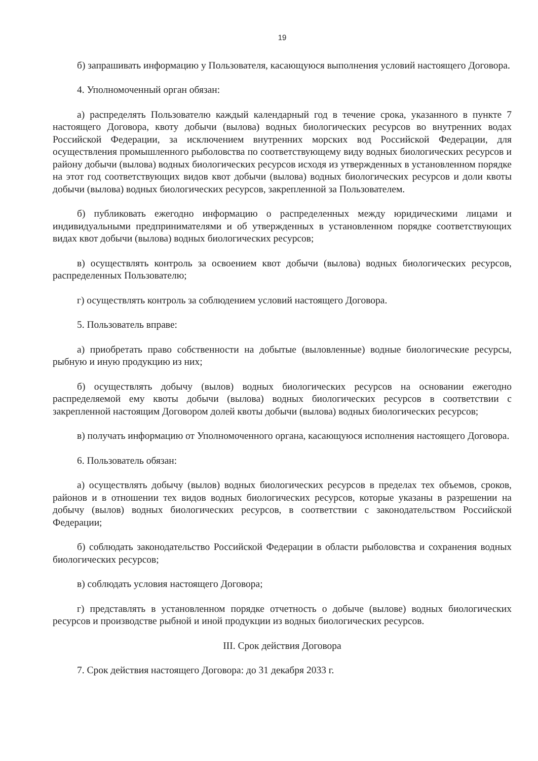19
б) запрашивать информацию у Пользователя, касающуюся выполнения условий настоящего Договора.
4. Уполномоченный орган обязан:
а) распределять Пользователю каждый календарный год в течение срока, указанного в пункте 7 настоящего Договора, квоту добычи (вылова) водных биологических ресурсов во внутренних водах Российской Федерации, за исключением внутренних морских вод Российской Федерации, для осуществления промышленного рыболовства по соответствующему виду водных биологических ресурсов и району добычи (вылова) водных биологических ресурсов исходя из утвержденных в установленном порядке на этот год соответствующих видов квот добычи (вылова) водных биологических ресурсов и доли квоты добычи (вылова) водных биологических ресурсов, закрепленной за Пользователем.
б) публиковать ежегодно информацию о распределенных между юридическими лицами и индивидуальными предпринимателями и об утвержденных в установленном порядке соответствующих видах квот добычи (вылова) водных биологических ресурсов;
в) осуществлять контроль за освоением квот добычи (вылова) водных биологических ресурсов, распределенных Пользователю;
г) осуществлять контроль за соблюдением условий настоящего Договора.
5. Пользователь вправе:
а) приобретать право собственности на добытые (выловленные) водные биологические ресурсы, рыбную и иную продукцию из них;
б) осуществлять добычу (вылов) водных биологических ресурсов на основании ежегодно распределяемой ему квоты добычи (вылова) водных биологических ресурсов в соответствии с закрепленной настоящим Договором долей квоты добычи (вылова) водных биологических ресурсов;
в) получать информацию от Уполномоченного органа, касающуюся исполнения настоящего Договора.
6. Пользователь обязан:
а) осуществлять добычу (вылов) водных биологических ресурсов в пределах тех объемов, сроков, районов и в отношении тех видов водных биологических ресурсов, которые указаны в разрешении на добычу (вылов) водных биологических ресурсов, в соответствии с законодательством Российской Федерации;
б) соблюдать законодательство Российской Федерации в области рыболовства и сохранения водных биологических ресурсов;
в) соблюдать условия настоящего Договора;
г) представлять в установленном порядке отчетность о добыче (вылове) водных биологических ресурсов и производстве рыбной и иной продукции из водных биологических ресурсов.
III. Срок действия Договора
7. Срок действия настоящего Договора: до 31 декабря 2033 г.